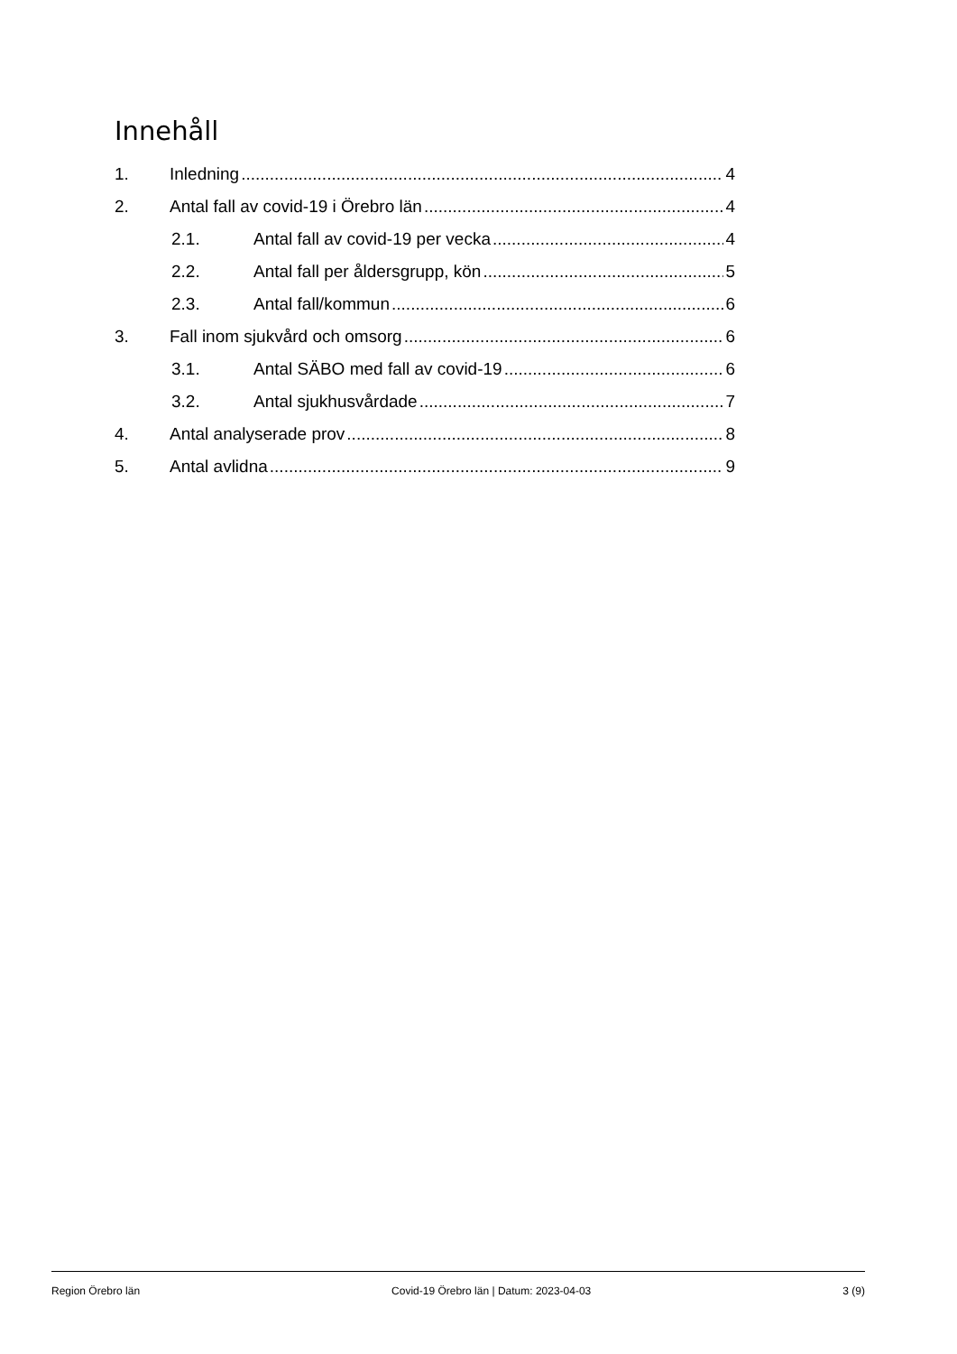Innehåll
1. Inledning 4
2. Antal fall av covid-19 i Örebro län 4
2.1. Antal fall av covid-19 per vecka 4
2.2. Antal fall per åldersgrupp, kön 5
2.3. Antal fall/kommun 6
3. Fall inom sjukvård och omsorg 6
3.1. Antal SÄBO med fall av covid-19 6
3.2. Antal sjukhusvårdade 7
4. Antal analyserade prov 8
5. Antal avlidna 9
Region Örebro län Covid-19 Örebro län | Datum: 2023-04-03 3 (9)